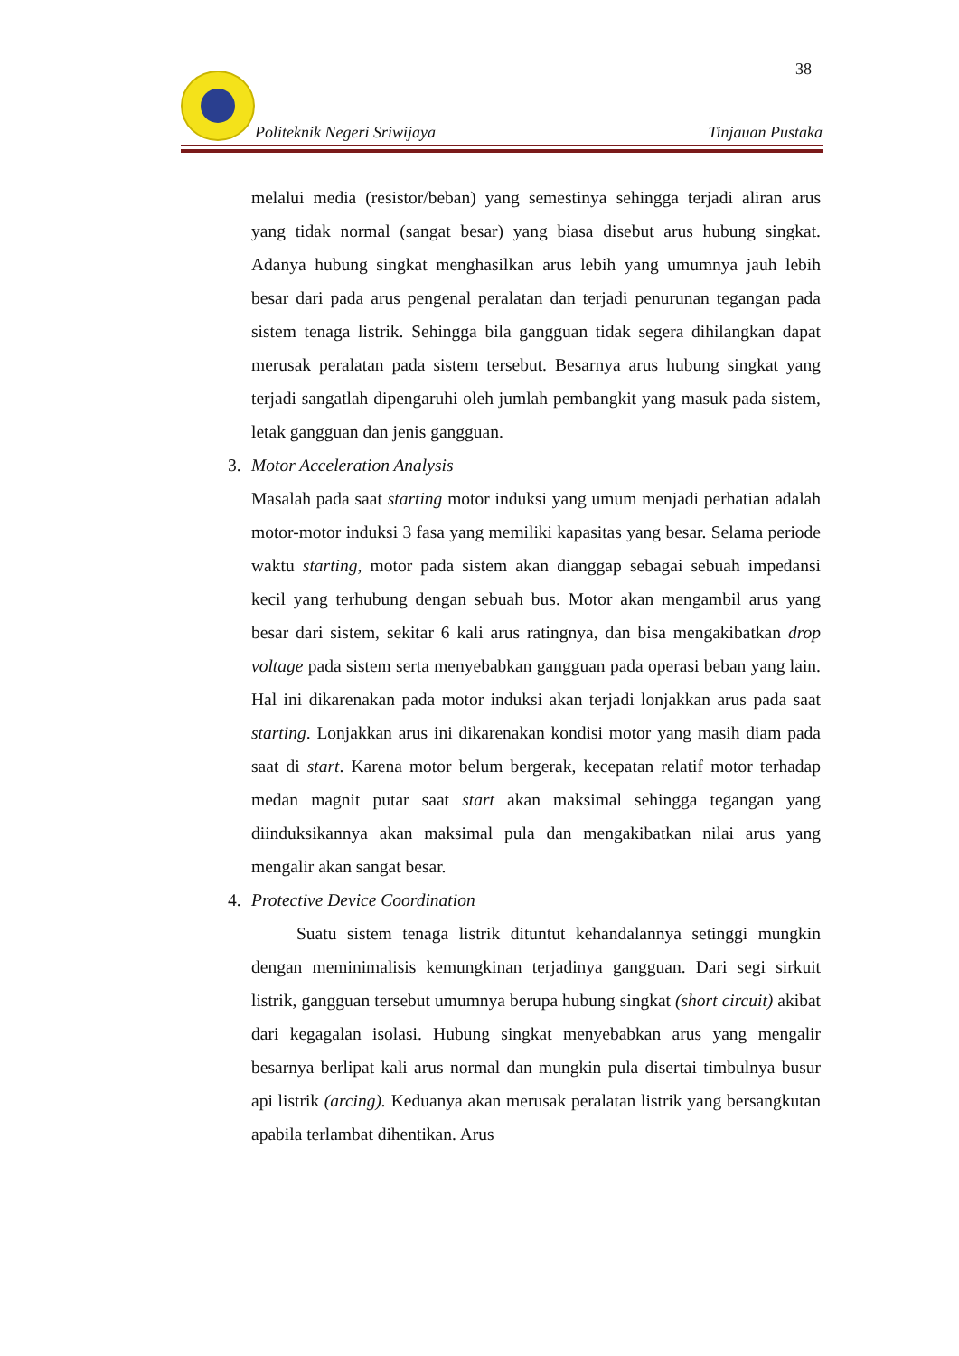38
Politeknik Negeri Sriwijaya Tinjauan Pustaka
melalui media (resistor/beban) yang semestinya sehingga terjadi aliran arus yang tidak normal (sangat besar) yang biasa disebut arus hubung singkat. Adanya hubung singkat menghasilkan arus lebih yang umumnya jauh lebih besar dari pada arus pengenal peralatan dan terjadi penurunan tegangan pada sistem tenaga listrik. Sehingga bila gangguan tidak segera dihilangkan dapat merusak peralatan pada sistem tersebut. Besarnya arus hubung singkat yang terjadi sangatlah dipengaruhi oleh jumlah pembangkit yang masuk pada sistem, letak gangguan dan jenis gangguan.
3. Motor Acceleration Analysis
Masalah pada saat starting motor induksi yang umum menjadi perhatian adalah motor-motor induksi 3 fasa yang memiliki kapasitas yang besar. Selama periode waktu starting, motor pada sistem akan dianggap sebagai sebuah impedansi kecil yang terhubung dengan sebuah bus. Motor akan mengambil arus yang besar dari sistem, sekitar 6 kali arus ratingnya, dan bisa mengakibatkan drop voltage pada sistem serta menyebabkan gangguan pada operasi beban yang lain. Hal ini dikarenakan pada motor induksi akan terjadi lonjakkan arus pada saat starting. Lonjakkan arus ini dikarenakan kondisi motor yang masih diam pada saat di start. Karena motor belum bergerak, kecepatan relatif motor terhadap medan magnit putar saat start akan maksimal sehingga tegangan yang diinduksikannya akan maksimal pula dan mengakibatkan nilai arus yang mengalir akan sangat besar.
4. Protective Device Coordination
Suatu sistem tenaga listrik dituntut kehandalannya setinggi mungkin dengan meminimalisis kemungkinan terjadinya gangguan. Dari segi sirkuit listrik, gangguan tersebut umumnya berupa hubung singkat (short circuit) akibat dari kegagalan isolasi. Hubung singkat menyebabkan arus yang mengalir besarnya berlipat kali arus normal dan mungkin pula disertai timbulnya busur api listrik (arcing). Keduanya akan merusak peralatan listrik yang bersangkutan apabila terlambat dihentikan. Arus